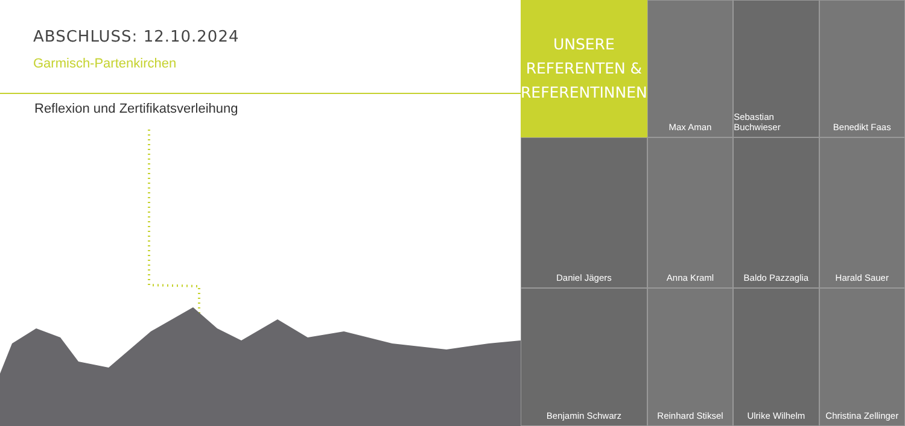ABSCHLUSS: 12.10.2024
Garmisch-Partenkirchen
Reflexion und Zertifikatsverleihung
UNSERE
REFERENTEN &
REFERENTINNEN
Max Aman
Sebastian Buchwieser
Benedikt Faas
Daniel Jägers
Anna Kraml
Baldo Pazzaglia
Harald Sauer
Benjamin Schwarz
Reinhard Stiksel
Ulrike Wilhelm
Christina Zellinger